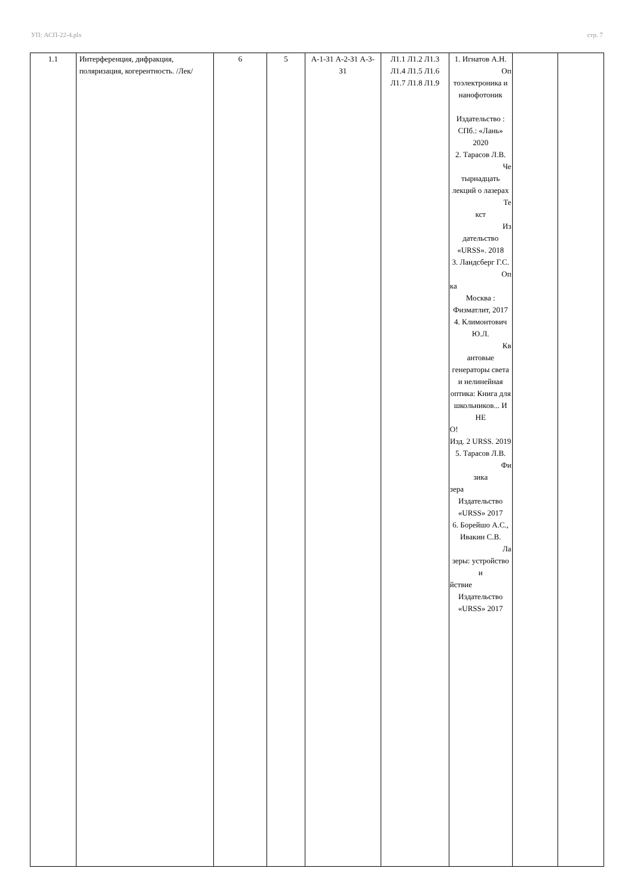УП: АСП-22-4.plx стр. 7
| 1.1 | Интерференция, дифракция, поляризация, когерентность. /Лек/ | 6 | 5 | А-1-З1 А-2-З1 А-3-З1 | Л1.1 Л1.2 Л1.3 Л1.4 Л1.5 Л1.6 Л1.7 Л1.8 Л1.9 | 1. Игнатов А.Н. Оп тоэлектроника и нанофотоник Издательство : СПб.: «Лань» 2020 2. Тарасов Л.В. Че тырнадцать лекций о лазерах Те кст Из дательство «URSS». 2018 3. Ландсберг Г.С. Оп ка Москва : Физматлит, 2017 4. Климонтович Ю.Л. Кв антовые генераторы света и нелинейная оптика: Книга для школьников... И НЕ О! Изд. 2 URSS. 2019 5. Тарасов Л.В. Фи зика зера Издательство «URSS» 2017 6. Борейшо А.С., Ивакин С.В. Ла зеры: устройство и йствие Издательство «URSS» 2017 | | |